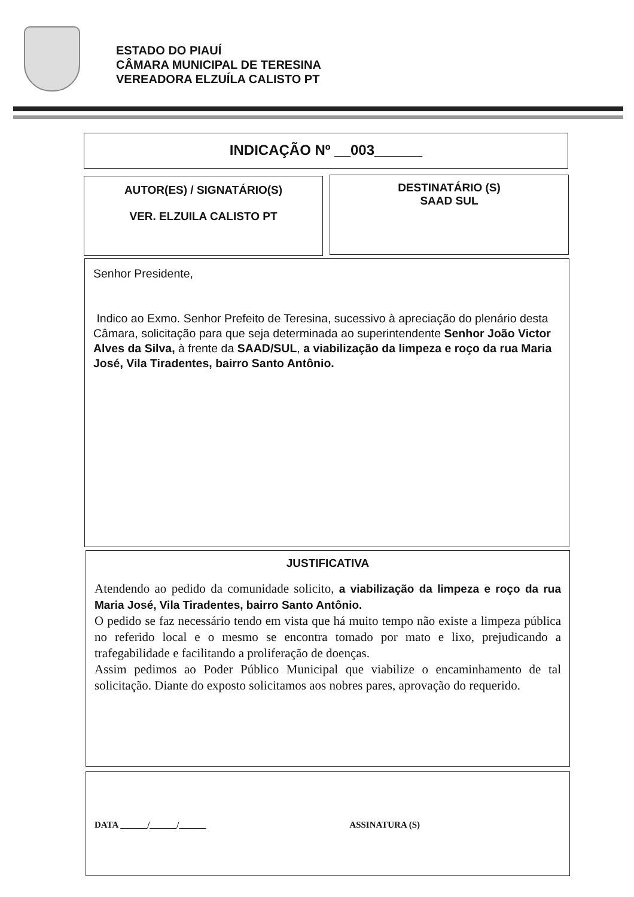ESTADO DO PIAUÍ
CÂMARA MUNICIPAL DE TERESINA
VEREADORA ELZUÍLA CALISTO PT
INDICAÇÃO Nº __003______
AUTOR(ES) / SIGNATÁRIO(S)
VER. ELZUILA CALISTO PT
DESTINATÁRIO (S)
SAAD SUL
Senhor Presidente,
Indico ao Exmo. Senhor Prefeito de Teresina, sucessivo à apreciação do plenário desta Câmara, solicitação para que seja determinada ao superintendente Senhor João Victor Alves da Silva, à frente da SAAD/SUL, a viabilização da limpeza e roço da rua Maria José, Vila Tiradentes, bairro Santo Antônio.
JUSTIFICATIVA
Atendendo ao pedido da comunidade solicito, a viabilização da limpeza e roço da rua Maria José, Vila Tiradentes, bairro Santo Antônio.
O pedido se faz necessário tendo em vista que há muito tempo não existe a limpeza pública no referido local e o mesmo se encontra tomado por mato e lixo, prejudicando a trafegabilidade e facilitando a proliferação de doenças.
Assim pedimos ao Poder Público Municipal que viabilize o encaminhamento de tal solicitação. Diante do exposto solicitamos aos nobres pares, aprovação do requerido.
DATA ______/______/______ ASSINATURA (S)